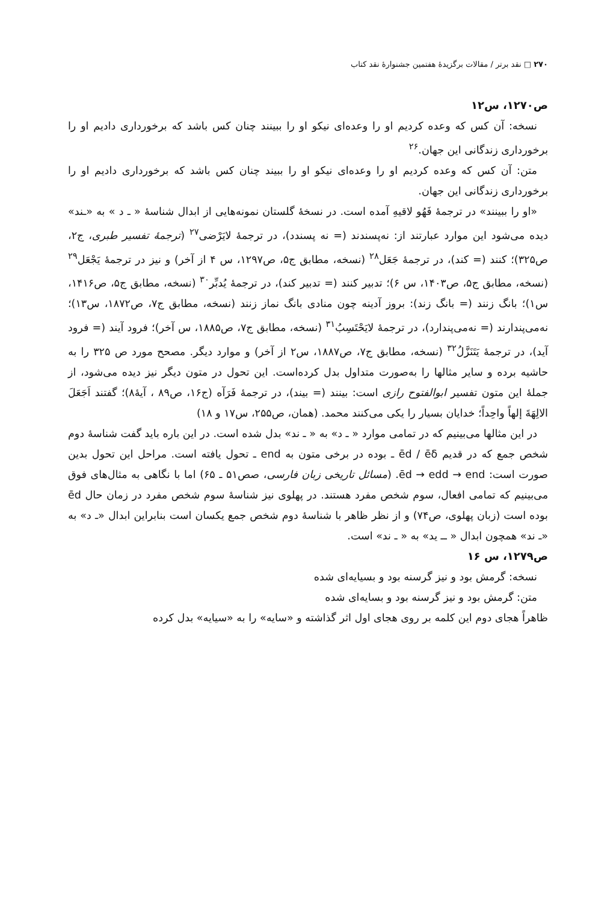۲۷۰ □ نقد برتر / مقالات برگزیدهٔ هفتمین جشنوارهٔ نقد کتاب
ص۱۲۷۰، س۱۲
نسخه: آن کس که وعده کردیم او را وعده‌ای نیکو او را ببینند چنان کس باشد که برخورداری دادیم او را برخورداری زندگانی این جهان.<sup>۲۶</sup>
متن: آن کس که وعده کردیم او را وعده‌ای نیکو او را ببیند چنان کس باشد که برخورداری دادیم او را برخورداری زندگانی این جهان.
«او را ببینند» در ترجمهٔ فَهُو لاقیهِ آمده است. در نسخهٔ گلستان نمونه‌هایی از ابدال شناسهٔ « ـ د » به «ـند» دیده می‌شود این موارد عبارتند از: نه‌پسندند (= نه پسندد)، در ترجمهٔ لایَرْضی<sup>۲۷</sup> (ترجمهٔ تفسیر طبری، ج۲، ص۳۲۵)؛ کنند (= کند)، در ترجمهٔ جَعَل<sup>۲۸</sup> (نسخه، مطابق ج۵، ص۱۲۹۷، س ۴ از آخر) و نیز در ترجمهٔ یَجْعَل<sup>۲۹</sup> (نسخه، مطابق ج۵، ص۱۴۰۳، س ۶)؛ تدبیر کنند (= تدبیر کند)، در ترجمهٔ یُدبِّر<sup>۳۰</sup> (نسخه، مطابق ج۵، ص۱۴۱۶، س۱)؛ بانگ زنند (= بانگ زند): بروز آدینه چون منادی بانگ نماز زنند (نسخه، مطابق ج۷، ص۱۸۷۲، س۱۳)؛ نه‌می‌پندارند (= نه‌می‌پندارد)، در ترجمهٔ لایَحْتَسِبُ<sup>۳۱</sup> (نسخه، مطابق ج۷، ص۱۸۸۵، س آخر)؛ فرود آیند (= فرود آید)، در ترجمهٔ یَتَنَزَّلُ<sup>۳۲</sup> (نسخه، مطابق ج۷، ص۱۸۸۷، س۲ از آخر) و موارد دیگر. مصحح مورد ص ۳۲۵ را به حاشیه برده و سایر مثالها را به‌صورت متداول بدل کرده‌است. این تحول در متون دیگر نیز دیده می‌شود، از جملهٔ این متون تفسیر ابوالفتوح رازی است: بینند (= بیند)، در ترجمهٔ فَرَآه (ج۱۶، ص۸۹ ، آیهٔ۸)؛ گفتند اَجَعَلَ الالِهَةَ إلهاً واحِداً؛ خدایان بسیار را یکی می‌کنند محمد. (همان، ص۲۵۵، س۱۷ و ۱۸)
در این مثالها می‌بینیم که در تمامی موارد « ـ د» به « ـ ند» بدل شده است. در این باره باید گفت شناسهٔ دوم شخص جمع که در قدیم ēd / ēδ ـ بوده در برخی متون به end ـ تحول یافته است. مراحل این تحول بدین صورت است: ēd → edd → end. (مسائل تاریخی زبان فارسی، صص۵۱ ـ ۶۵) اما با نگاهی به مثال‌های فوق می‌بینیم که تمامی افعال، سوم شخص مفرد هستند. در پهلوی نیز شناسهٔ سوم شخص مفرد در زمان حال ēd بوده است (زبان پهلوی، ص۷۴) و از نظر ظاهر با شناسهٔ دوم شخص جمع یکسان است بنابراین ابدال «ـ د» به «ـ ند» همچون ابدال « ــ ید» به « ـ ند» است.
ص۱۲۷۹، س ۱۶
نسخه: گرمش بود و نیز گرسنه بود و بسیایه‌ای شده
متن: گرمش بود و نیز گرسنه بود و بسایه‌ای شده
ظاهراً هجای دوم این کلمه بر روی هجای اول اثر گذاشته و «سایه» را به «سیایه» بدل کرده